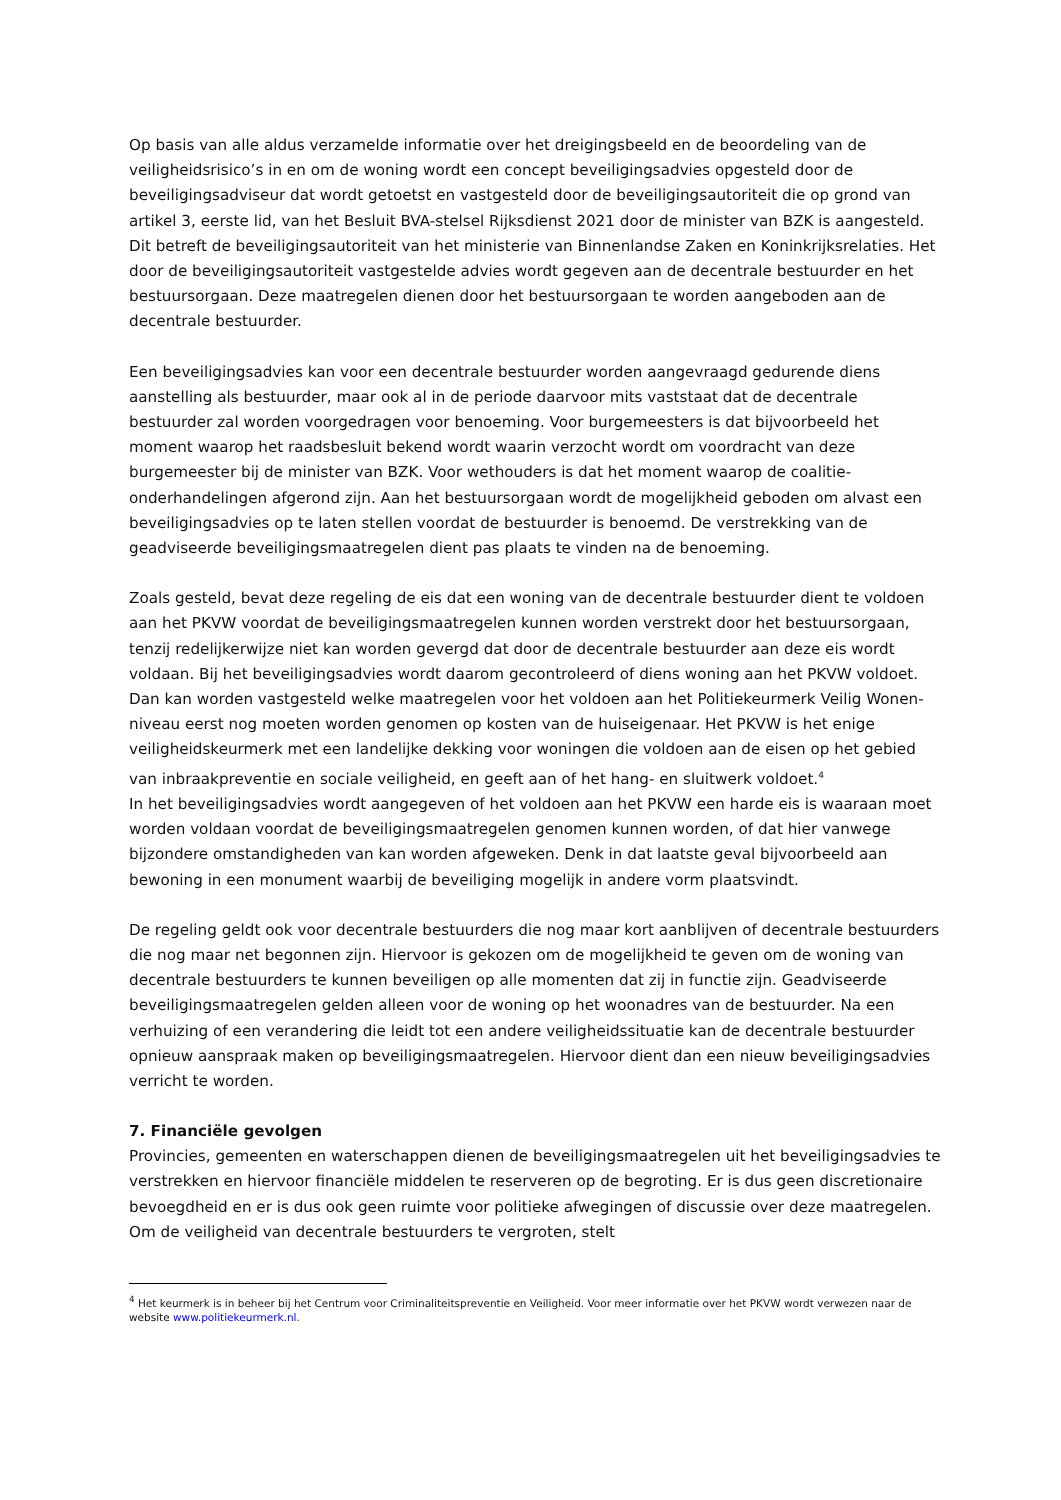Op basis van alle aldus verzamelde informatie over het dreigingsbeeld en de beoordeling van de veiligheidsrisico’s in en om de woning wordt een concept beveiligingsadvies opgesteld door de beveiligingsadviseur dat wordt getoetst en vastgesteld door de beveiligingsautoriteit die op grond van artikel 3, eerste lid, van het Besluit BVA-stelsel Rijksdienst 2021 door de minister van BZK is aangesteld. Dit betreft de beveiligingsautoriteit van het ministerie van Binnenlandse Zaken en Koninkrijksrelaties. Het door de beveiligingsautoriteit vastgestelde advies wordt gegeven aan de decentrale bestuurder en het bestuursorgaan. Deze maatregelen dienen door het bestuursorgaan te worden aangeboden aan de decentrale bestuurder.
Een beveiligingsadvies kan voor een decentrale bestuurder worden aangevraagd gedurende diens aanstelling als bestuurder, maar ook al in de periode daarvoor mits vaststaat dat de decentrale bestuurder zal worden voorgedragen voor benoeming. Voor burgemeesters is dat bijvoorbeeld het moment waarop het raadsbesluit bekend wordt waarin verzocht wordt om voordracht van deze burgemeester bij de minister van BZK. Voor wethouders is dat het moment waarop de coalitie-onderhandelingen afgerond zijn. Aan het bestuursorgaan wordt de mogelijkheid geboden om alvast een beveiligingsadvies op te laten stellen voordat de bestuurder is benoemd. De verstrekking van de geadviseerde beveiligingsmaatregelen dient pas plaats te vinden na de benoeming.
Zoals gesteld, bevat deze regeling de eis dat een woning van de decentrale bestuurder dient te voldoen aan het PKVW voordat de beveiligingsmaatregelen kunnen worden verstrekt door het bestuursorgaan, tenzij redelijkerwijze niet kan worden gevergd dat door de decentrale bestuurder aan deze eis wordt voldaan. Bij het beveiligingsadvies wordt daarom gecontroleerd of diens woning aan het PKVW voldoet. Dan kan worden vastgesteld welke maatregelen voor het voldoen aan het Politiekeurmerk Veilig Wonen-niveau eerst nog moeten worden genomen op kosten van de huiseigenaar. Het PKVW is het enige veiligheidskeurmerk met een landelijke dekking voor woningen die voldoen aan de eisen op het gebied van inbraakpreventie en sociale veiligheid, en geeft aan of het hang- en sluitwerk voldoet.<sup>4</sup>
In het beveiligingsadvies wordt aangegeven of het voldoen aan het PKVW een harde eis is waaraan moet worden voldaan voordat de beveiligingsmaatregelen genomen kunnen worden, of dat hier vanwege bijzondere omstandigheden van kan worden afgeweken. Denk in dat laatste geval bijvoorbeeld aan bewoning in een monument waarbij de beveiliging mogelijk in andere vorm plaatsvindt.
De regeling geldt ook voor decentrale bestuurders die nog maar kort aanblijven of decentrale bestuurders die nog maar net begonnen zijn. Hiervoor is gekozen om de mogelijkheid te geven om de woning van decentrale bestuurders te kunnen beveiligen op alle momenten dat zij in functie zijn. Geadviseerde beveiligingsmaatregelen gelden alleen voor de woning op het woonadres van de bestuurder. Na een verhuizing of een verandering die leidt tot een andere veiligheidssituatie kan de decentrale bestuurder opnieuw aanspraak maken op beveiligingsmaatregelen. Hiervoor dient dan een nieuw beveiligingsadvies verricht te worden.
7. Financiële gevolgen
Provincies, gemeenten en waterschappen dienen de beveiligingsmaatregelen uit het beveiligingsadvies te verstrekken en hiervoor financiële middelen te reserveren op de begroting. Er is dus geen discretionaire bevoegdheid en er is dus ook geen ruimte voor politieke afwegingen of discussie over deze maatregelen. Om de veiligheid van decentrale bestuurders te vergroten, stelt
<sup>4</sup> Het keurmerk is in beheer bij het Centrum voor Criminaliteitspreventie en Veiligheid. Voor meer informatie over het PKVW wordt verwezen naar de website www.politiekeurmerk.nl.